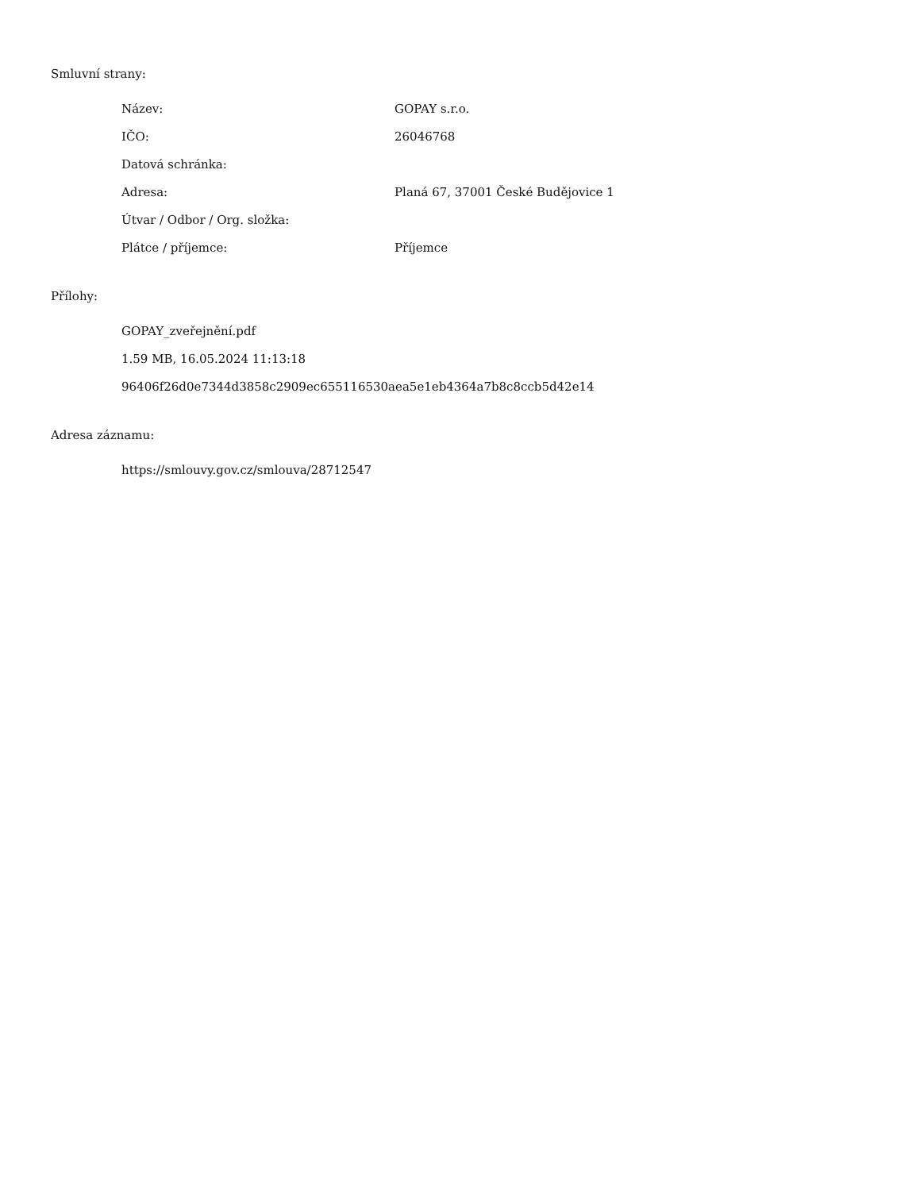Smluvní strany:
| Název: | GOPAY s.r.o. |
| IČO: | 26046768 |
| Datová schránka: | |
| Adresa: | Planá 67, 37001 České Budějovice 1 |
| Útvar / Odbor / Org. složka: | |
| Plátce / příjemce: | Příjemce |
Přílohy:
GOPAY_zveřejnění.pdf
1.59 MB, 16.05.2024 11:13:18
96406f26d0e7344d3858c2909ec655116530aea5e1eb4364a7b8c8ccb5d42e14
Adresa záznamu:
https://smlouvy.gov.cz/smlouva/28712547